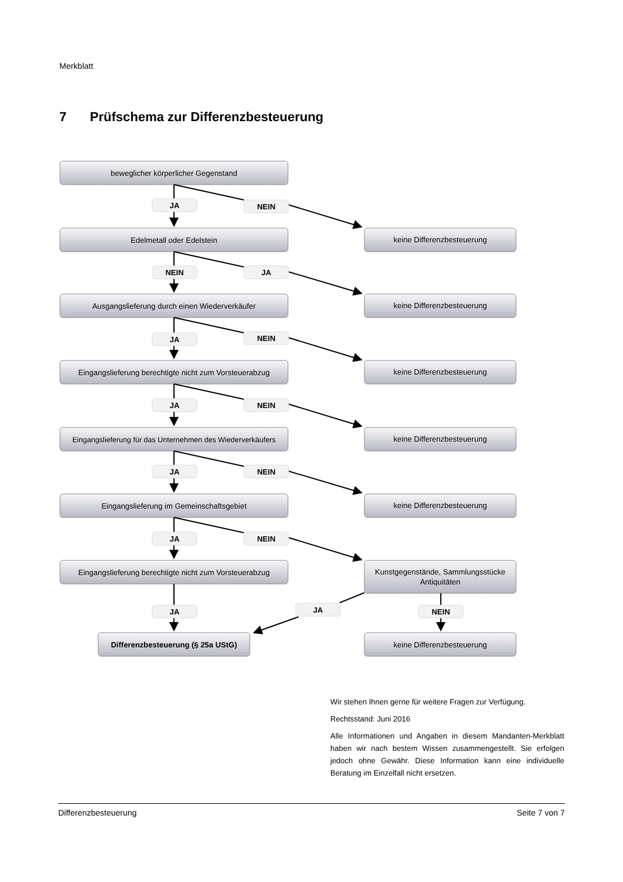Merkblatt
7 Prüfschema zur Differenzbesteuerung
beweglicher körperlicher Gegenstand
JA
NEIN
Edelmetall oder Edelstein
keine Differenzbesteuerung
NEIN
JA
Ausgangslieferung durch einen Wiederverkäufer
keine Differenzbesteuerung
JA
NEIN
Eingangslieferung berechtigte nicht zum Vorsteuerabzug
keine Differenzbesteuerung
JA
NEIN
Eingangslieferung für das Unternehmen des Wiederverkäufers
keine Differenzbesteuerung
JA
NEIN
Eingangslieferung im Gemeinschaftsgebiet
keine Differenzbesteuerung
JA
NEIN
Eingangslieferung berechtigte nicht zum Vorsteuerabzug
Kunstgegenstände, Sammlungsstücke
Antiquitäten
JA
JA
NEIN
Differenzbesteuerung (§ 25a UStG)
keine Differenzbesteuerung
Wir stehen Ihnen gerne für weitere Fragen zur Verfügung.
Rechtsstand: Juni 2016
Alle Informationen und Angaben in diesem Mandanten-Merkblatt haben wir nach bestem Wissen zusammengestellt. Sie erfolgen jedoch ohne Gewähr. Diese Information kann eine individuelle Beratung im Einzelfall nicht ersetzen.
Differenzbesteuerung Seite 7 von 7